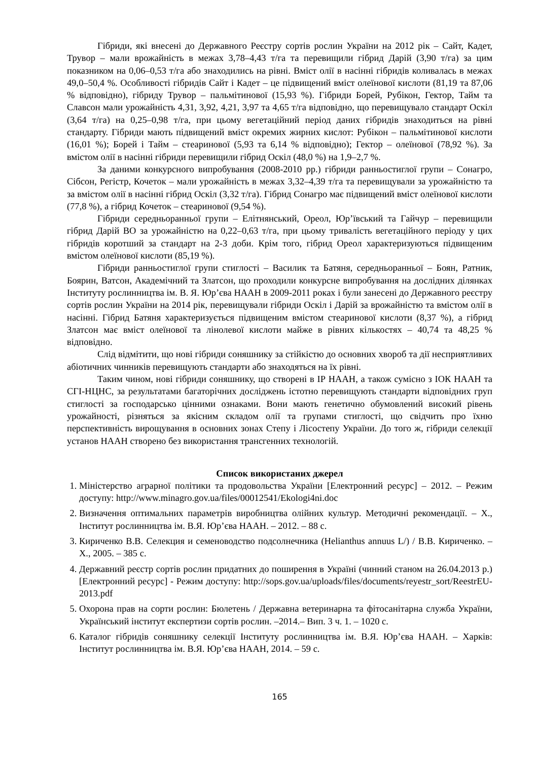Гібриди, які внесені до Державного Реєстру сортів рослин України на 2012 рік – Сайт, Кадет, Трувор – мали врожайність в межах 3,78–4,43 т/га та перевищили гібрид Дарій (3,90 т/га) за цим показником на 0,06–0,53 т/га або знаходились на рівні. Вміст олії в насінні гібридів коливалась в межах 49,0–50,4 %. Особливості гібридів Сайт і Кадет – це підвищений вміст олеїнової кислоти (81,19 та 87,06 % відповідно), гібриду Трувор – пальмітинової (15,93 %). Гібриди Борей, Рубікон, Гектор, Тайм та Славсон мали урожайність 4,31, 3,92, 4,21, 3,97 та 4,65 т/га відповідно, що перевищувало стандарт Оскіл (3,64 т/га) на 0,25–0,98 т/га, при цьому вегетаційний період даних гібридів знаходиться на рівні стандарту. Гібриди мають підвищений вміст окремих жирних кислот: Рубікон – пальмітинової кислоти (16,01 %); Борей і Тайм – стеаринової (5,93 та 6,14 % відповідно); Гектор – олеїнової (78,92 %). За вмістом олії в насінні гібриди перевищили гібрид Оскіл (48,0 %) на 1,9–2,7 %.
За даними конкурсного випробування (2008-2010 рр.) гібриди ранньостиглої групи – Сонагро, Сібсон, Регістр, Кочеток – мали урожайність в межах 3,32–4,39 т/га та перевищували за урожайністю та за вмістом олії в насінні гібрид Оскіл (3,32 т/га). Гібрид Сонагро має підвищений вміст олеїнової кислоти (77,8 %), а гібрид Кочеток – стеаринової (9,54 %).
Гібриди середньоранньої групи – Елітнянський, Ореол, Юр’ївський та Гайчур – перевищили гібрид Дарій ВО за урожайністю на 0,22–0,63 т/га, при цьому тривалість вегетаційного періоду у цих гібридів коротший за стандарт на 2-3 доби. Крім того, гібрид Ореол характеризуються підвищеним вмістом олеїнової кислоти (85,19 %).
Гібриди ранньостиглої групи стиглості – Василик та Батяня, середньоранньої – Боян, Ратник, Боярин, Ватсон, Академічний та Златсон, що проходили конкурсне випробування на дослідних ділянках Інституту рослинництва ім. В. Я. Юр’єва НААН в 2009-2011 роках і були занесені до Державного реєстру сортів рослин України на 2014 рік, перевищували гібриди Оскіл і Дарій за врожайністю та вмістом олії в насінні. Гібрид Батяня характеризується підвищеним вмістом стеаринової кислоти (8,37 %), а гібрид Златсон має вміст олеїнової та лінолевої кислоти майже в рівних кількостях – 40,74 та 48,25 % відповідно.
Слід відмітити, що нові гібриди соняшнику за стійкістю до основних хвороб та дії несприятливих абіотичних чинників перевищують стандарти або знаходяться на їх рівні.
Таким чином, нові гібриди соняшнику, що створені в ІР НААН, а також сумісно з ІОК НААН та СГІ-НЦНС, за результатами багаторічних досліджень істотно перевищують стандарти відповідних груп стиглості за господарсько цінними ознаками. Вони мають генетично обумовлений високий рівень урожайності, різняться за якісним складом олії та групами стиглості, що свідчить про їхню перспективність вирощування в основних зонах Степу і Лісостепу України. До того ж, гібриди селекції установ НААН створено без використання трансгенних технологій.
Список використаних джерел
1. Міністерство аграрної політики та продовольства України [Електронний ресурс] – 2012. – Режим доступу: http://www.minagro.gov.ua/files/00012541/Ekologi4ni.doc
2. Визначення оптимальних параметрів виробництва олійних культур. Методичні рекомендації. – Х., Інститут рослинництва ім. В.Я. Юр’єва НААН. – 2012. – 88 с.
3. Кириченко В.В. Селекция и семеноводство подсолнечника (Helianthus annuus L/) / В.В. Кириченко. – Х., 2005. – 385 с.
4. Державний реєстр сортів рослин придатних до поширення в Україні (чинний станом на 26.04.2013 р.) [Електронний ресурс] - Режим доступу: http://sops.gov.ua/uploads/files/documents/reyestr_sort/ReestrEU-2013.pdf
5. Охорона прав на сорти рослин: Бюлетень / Державна ветеринарна та фітосанітарна служба України, Український інститут експертизи сортів рослин. –2014.– Вип. 3 ч. 1. – 1020 с.
6. Каталог гібридів соняшнику селекції Інституту рослинництва ім. В.Я. Юр’єва НААН. – Харків: Інститут рослинництва ім. В.Я. Юр’єва НААН, 2014. – 59 с.
165